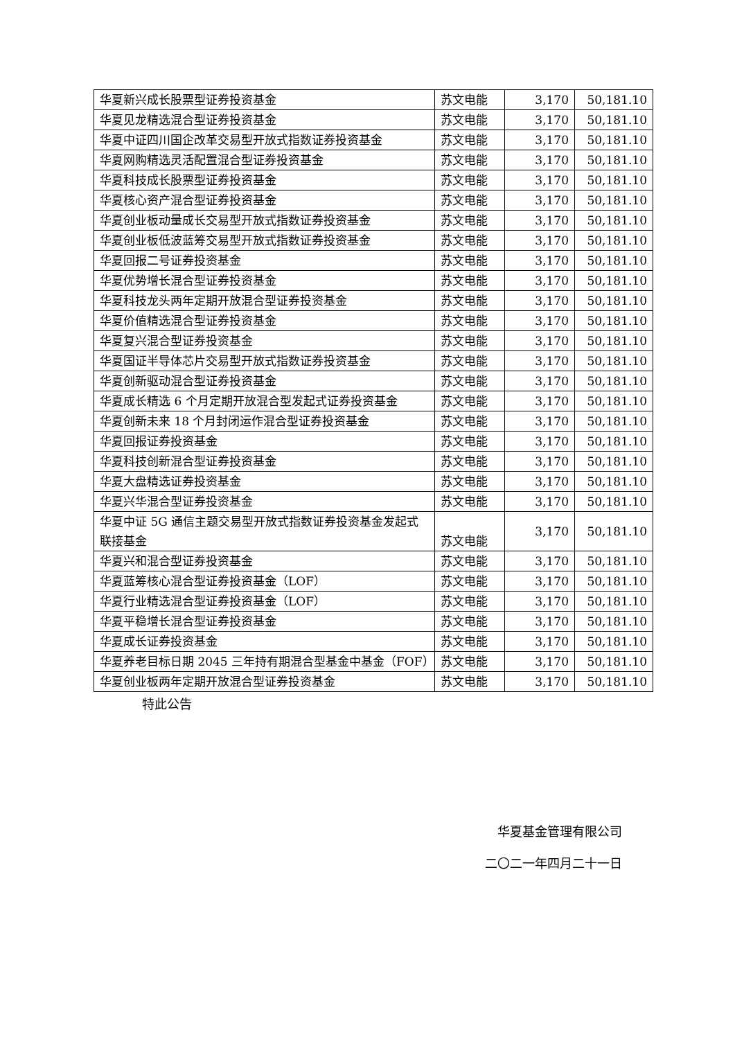| 华夏新兴成长股票型证券投资基金 | 苏文电能 | 3,170 | 50,181.10 |
| 华夏见龙精选混合型证券投资基金 | 苏文电能 | 3,170 | 50,181.10 |
| 华夏中证四川国企改革交易型开放式指数证券投资基金 | 苏文电能 | 3,170 | 50,181.10 |
| 华夏网购精选灵活配置混合型证券投资基金 | 苏文电能 | 3,170 | 50,181.10 |
| 华夏科技成长股票型证券投资基金 | 苏文电能 | 3,170 | 50,181.10 |
| 华夏核心资产混合型证券投资基金 | 苏文电能 | 3,170 | 50,181.10 |
| 华夏创业板动量成长交易型开放式指数证券投资基金 | 苏文电能 | 3,170 | 50,181.10 |
| 华夏创业板低波蓝筹交易型开放式指数证券投资基金 | 苏文电能 | 3,170 | 50,181.10 |
| 华夏回报二号证券投资基金 | 苏文电能 | 3,170 | 50,181.10 |
| 华夏优势增长混合型证券投资基金 | 苏文电能 | 3,170 | 50,181.10 |
| 华夏科技龙头两年定期开放混合型证券投资基金 | 苏文电能 | 3,170 | 50,181.10 |
| 华夏价值精选混合型证券投资基金 | 苏文电能 | 3,170 | 50,181.10 |
| 华夏复兴混合型证券投资基金 | 苏文电能 | 3,170 | 50,181.10 |
| 华夏国证半导体芯片交易型开放式指数证券投资基金 | 苏文电能 | 3,170 | 50,181.10 |
| 华夏创新驱动混合型证券投资基金 | 苏文电能 | 3,170 | 50,181.10 |
| 华夏成长精选 6 个月定期开放混合型发起式证券投资基金 | 苏文电能 | 3,170 | 50,181.10 |
| 华夏创新未来 18 个月封闭运作混合型证券投资基金 | 苏文电能 | 3,170 | 50,181.10 |
| 华夏回报证券投资基金 | 苏文电能 | 3,170 | 50,181.10 |
| 华夏科技创新混合型证券投资基金 | 苏文电能 | 3,170 | 50,181.10 |
| 华夏大盘精选证券投资基金 | 苏文电能 | 3,170 | 50,181.10 |
| 华夏兴华混合型证券投资基金 | 苏文电能 | 3,170 | 50,181.10 |
| 华夏中证 5G 通信主题交易型开放式指数证券投资基金发起式联接基金 | 苏文电能 | 3,170 | 50,181.10 |
| 华夏兴和混合型证券投资基金 | 苏文电能 | 3,170 | 50,181.10 |
| 华夏蓝筹核心混合型证券投资基金（LOF） | 苏文电能 | 3,170 | 50,181.10 |
| 华夏行业精选混合型证券投资基金（LOF） | 苏文电能 | 3,170 | 50,181.10 |
| 华夏平稳增长混合型证券投资基金 | 苏文电能 | 3,170 | 50,181.10 |
| 华夏成长证券投资基金 | 苏文电能 | 3,170 | 50,181.10 |
| 华夏养老目标日期 2045 三年持有期混合型基金中基金（FOF） | 苏文电能 | 3,170 | 50,181.10 |
| 华夏创业板两年定期开放混合型证券投资基金 | 苏文电能 | 3,170 | 50,181.10 |
特此公告
华夏基金管理有限公司
二〇二一年四月二十一日